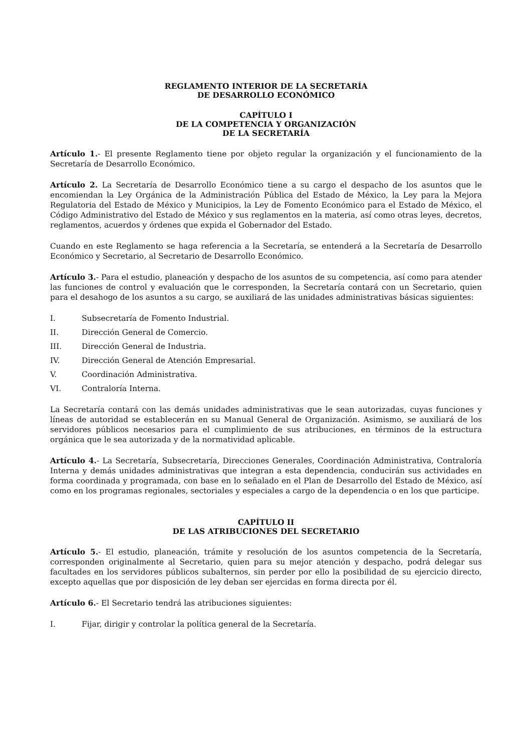REGLAMENTO INTERIOR DE LA SECRETARÍA
DE DESARROLLO ECONÓMICO
CAPÍTULO I
DE LA COMPETENCIA Y ORGANIZACIÓN
DE LA SECRETARÍA
Artículo 1.- El presente Reglamento tiene por objeto regular la organización y el funcionamiento de la Secretaría de Desarrollo Económico.
Artículo 2. La Secretaría de Desarrollo Económico tiene a su cargo el despacho de los asuntos que le encomiendan la Ley Orgánica de la Administración Pública del Estado de México, la Ley para la Mejora Regulatoria del Estado de México y Municipios, la Ley de Fomento Económico para el Estado de México, el Código Administrativo del Estado de México y sus reglamentos en la materia, así como otras leyes, decretos, reglamentos, acuerdos y órdenes que expida el Gobernador del Estado.
Cuando en este Reglamento se haga referencia a la Secretaría, se entenderá a la Secretaría de Desarrollo Económico y Secretario, al Secretario de Desarrollo Económico.
Artículo 3.- Para el estudio, planeación y despacho de los asuntos de su competencia, así como para atender las funciones de control y evaluación que le corresponden, la Secretaría contará con un Secretario, quien para el desahogo de los asuntos a su cargo, se auxiliará de las unidades administrativas básicas siguientes:
I. Subsecretaría de Fomento Industrial.
II. Dirección General de Comercio.
III. Dirección General de Industria.
IV. Dirección General de Atención Empresarial.
V. Coordinación Administrativa.
VI. Contraloría Interna.
La Secretaría contará con las demás unidades administrativas que le sean autorizadas, cuyas funciones y líneas de autoridad se establecerán en su Manual General de Organización. Asimismo, se auxiliará de los servidores públicos necesarios para el cumplimiento de sus atribuciones, en términos de la estructura orgánica que le sea autorizada y de la normatividad aplicable.
Artículo 4.- La Secretaría, Subsecretaría, Direcciones Generales, Coordinación Administrativa, Contraloría Interna y demás unidades administrativas que integran a esta dependencia, conducirán sus actividades en forma coordinada y programada, con base en lo señalado en el Plan de Desarrollo del Estado de México, así como en los programas regionales, sectoriales y especiales a cargo de la dependencia o en los que participe.
CAPÍTULO II
DE LAS ATRIBUCIONES DEL SECRETARIO
Artículo 5.- El estudio, planeación, trámite y resolución de los asuntos competencia de la Secretaría, corresponden originalmente al Secretario, quien para su mejor atención y despacho, podrá delegar sus facultades en los servidores públicos subalternos, sin perder por ello la posibilidad de su ejercicio directo, excepto aquellas que por disposición de ley deban ser ejercidas en forma directa por él.
Artículo 6.- El Secretario tendrá las atribuciones siguientes:
I. Fijar, dirigir y controlar la política general de la Secretaría.